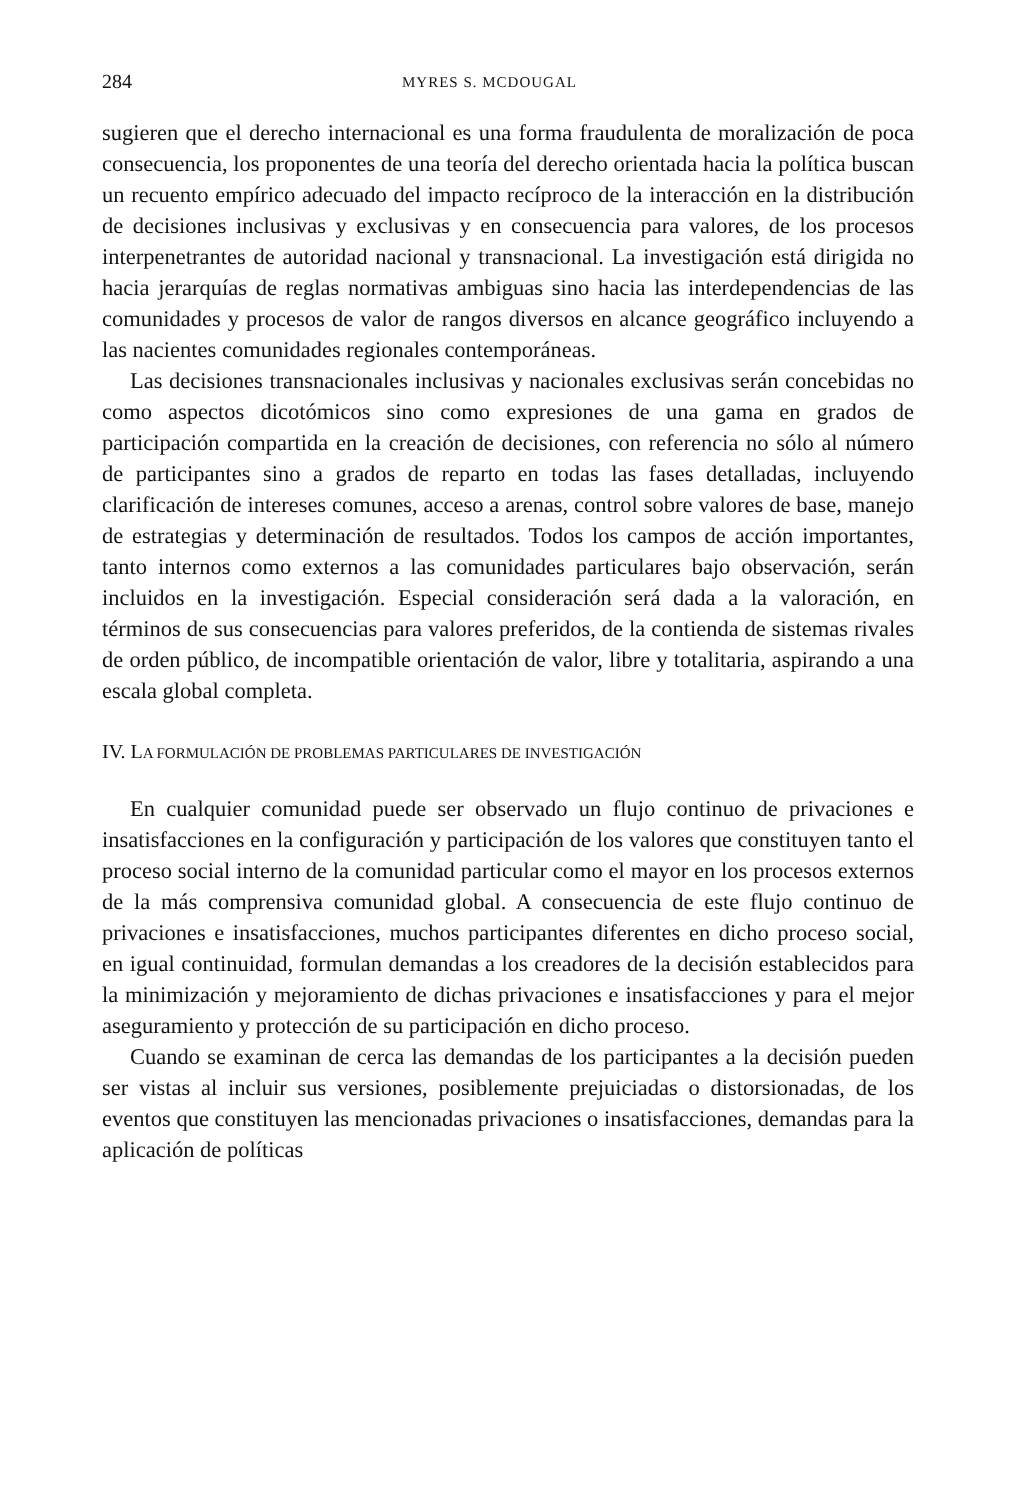284 MYRES S. MCDOUGAL
sugieren que el derecho internacional es una forma fraudulenta de moralización de poca consecuencia, los proponentes de una teoría del derecho orientada hacia la política buscan un recuento empírico adecuado del impacto recíproco de la interacción en la distribución de decisiones inclusivas y exclusivas y en consecuencia para valores, de los procesos interpenetrantes de autoridad nacional y transnacional. La investigación está dirigida no hacia jerarquías de reglas normativas ambiguas sino hacia las interdependencias de las comunidades y procesos de valor de rangos diversos en alcance geográfico incluyendo a las nacientes comunidades regionales contemporáneas.
Las decisiones transnacionales inclusivas y nacionales exclusivas serán concebidas no como aspectos dicotómicos sino como expresiones de una gama en grados de participación compartida en la creación de decisiones, con referencia no sólo al número de participantes sino a grados de reparto en todas las fases detalladas, incluyendo clarificación de intereses comunes, acceso a arenas, control sobre valores de base, manejo de estrategias y determinación de resultados. Todos los campos de acción importantes, tanto internos como externos a las comunidades particulares bajo observación, serán incluidos en la investigación. Especial consideración será dada a la valoración, en términos de sus consecuencias para valores preferidos, de la contienda de sistemas rivales de orden público, de incompatible orientación de valor, libre y totalitaria, aspirando a una escala global completa.
IV. LA FORMULACIÓN DE PROBLEMAS PARTICULARES DE INVESTIGACIÓN
En cualquier comunidad puede ser observado un flujo continuo de privaciones e insatisfacciones en la configuración y participación de los valores que constituyen tanto el proceso social interno de la comunidad particular como el mayor en los procesos externos de la más comprensiva comunidad global. A consecuencia de este flujo continuo de privaciones e insatisfacciones, muchos participantes diferentes en dicho proceso social, en igual continuidad, formulan demandas a los creadores de la decisión establecidos para la minimización y mejoramiento de dichas privaciones e insatisfacciones y para el mejor aseguramiento y protección de su participación en dicho proceso.
Cuando se examinan de cerca las demandas de los participantes a la decisión pueden ser vistas al incluir sus versiones, posiblemente prejuiciadas o distorsionadas, de los eventos que constituyen las mencionadas privaciones o insatisfacciones, demandas para la aplicación de políticas